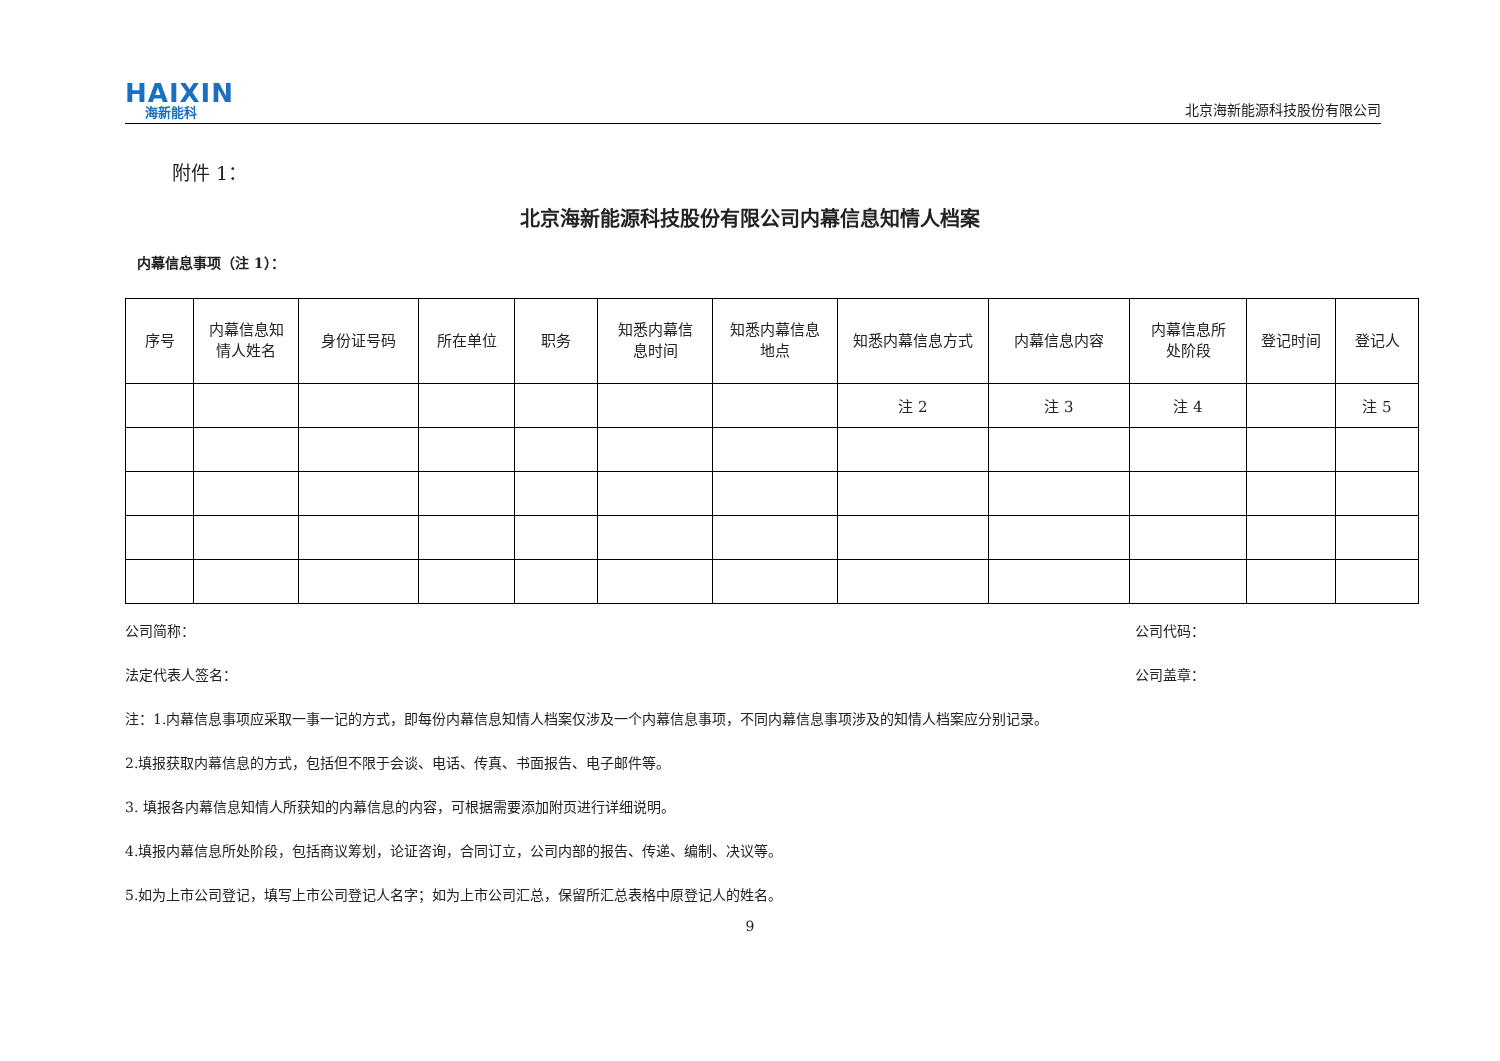HAIXIN
海新能科
北京海新能源科技股份有限公司
附件 1：
北京海新能源科技股份有限公司内幕信息知情人档案
内幕信息事项（注 1）：
| 序号 | 内幕信息知 情人姓名 | 身份证号码 | 所在单位 | 职务 | 知悉内幕信 息时间 | 知悉内幕信息 地点 | 知悉内幕信息方式 | 内幕信息内容 | 内幕信息所 处阶段 | 登记时间 | 登记人 |
| --- | --- | --- | --- | --- | --- | --- | --- | --- | --- | --- | --- |
| | | | | | | | 注 2 | 注 3 | 注 4 | | 注 5 |
公司简称： 公司代码：
法定代表人签名： 公司盖章：
注：1.内幕信息事项应采取一事一记的方式，即每份内幕信息知情人档案仅涉及一个内幕信息事项，不同内幕信息事项涉及的知情人档案应分别记录。
2.填报获取内幕信息的方式，包括但不限于会谈、电话、传真、书面报告、电子邮件等。
3. 填报各内幕信息知情人所获知的内幕信息的内容，可根据需要添加附页进行详细说明。
4.填报内幕信息所处阶段，包括商议筹划，论证咨询，合同订立，公司内部的报告、传递、编制、决议等。
5.如为上市公司登记，填写上市公司登记人名字；如为上市公司汇总，保留所汇总表格中原登记人的姓名。
9